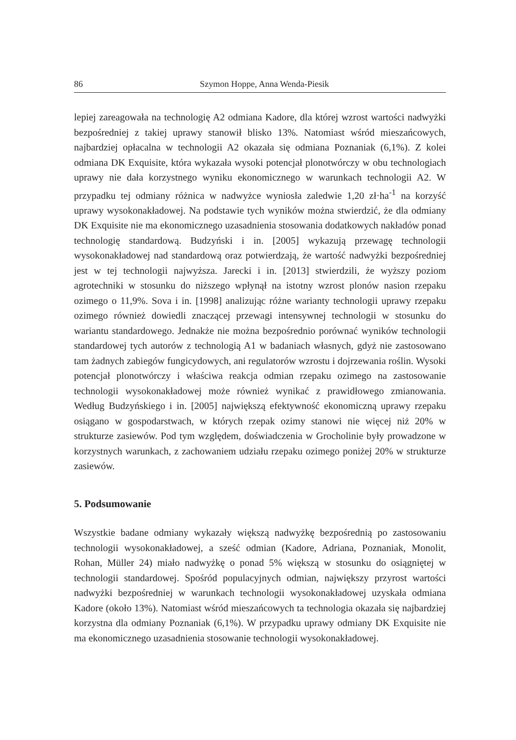86 Szymon Hoppe, Anna Wenda-Piesik
lepiej zareagowała na technologię A2 odmiana Kadore, dla której wzrost wartości nadwyżki bezpośredniej z takiej uprawy stanowił blisko 13%. Natomiast wśród mieszańcowych, najbardziej opłacalna w technologii A2 okazała się odmiana Poznaniak (6,1%). Z kolei odmiana DK Exquisite, która wykazała wysoki potencjał plonotwórczy w obu technologiach uprawy nie dała korzystnego wyniku ekonomicznego w warunkach technologii A2. W przypadku tej odmiany różnica w nadwyżce wyniosła zaledwie 1,20 zł·ha<sup>-1</sup> na korzyść uprawy wysokonakładowej. Na podstawie tych wyników można stwierdzić, że dla odmiany DK Exquisite nie ma ekonomicznego uzasadnienia stosowania dodatkowych nakładów ponad technologię standardową. Budzyński i in. [2005] wykazują przewagę technologii wysokonakładowej nad standardową oraz potwierdzają, że wartość nadwyżki bezpośredniej jest w tej technologii najwyższa. Jarecki i in. [2013] stwierdzili, że wyższy poziom agrotechniki w stosunku do niższego wpłynął na istotny wzrost plonów nasion rzepaku ozimego o 11,9%. Sova i in. [1998] analizując różne warianty technologii uprawy rzepaku ozimego również dowiedli znaczącej przewagi intensywnej technologii w stosunku do wariantu standardowego. Jednakże nie można bezpośrednio porównać wyników technologii standardowej tych autorów z technologią A1 w badaniach własnych, gdyż nie zastosowano tam żadnych zabiegów fungicydowych, ani regulatorów wzrostu i dojrzewania roślin. Wysoki potencjał plonotwórczy i właściwa reakcja odmian rzepaku ozimego na zastosowanie technologii wysokonakładowej może również wynikać z prawidłowego zmianowania. Według Budzyńskiego i in. [2005] największą efektywność ekonomiczną uprawy rzepaku osiągano w gospodarstwach, w których rzepak ozimy stanowi nie więcej niż 20% w strukturze zasiewów. Pod tym względem, doświadczenia w Grocholinie były prowadzone w korzystnych warunkach, z zachowaniem udziału rzepaku ozimego poniżej 20% w strukturze zasiewów.
5. Podsumowanie
Wszystkie badane odmiany wykazały większą nadwyżkę bezpośrednią po zastosowaniu technologii wysokonakładowej, a sześć odmian (Kadore, Adriana, Poznaniak, Monolit, Rohan, Müller 24) miało nadwyżkę o ponad 5% większą w stosunku do osiągniętej w technologii standardowej. Spośród populacyjnych odmian, największy przyrost wartości nadwyżki bezpośredniej w warunkach technologii wysokonakładowej uzyskała odmiana Kadore (około 13%). Natomiast wśród mieszańcowych ta technologia okazała się najbardziej korzystna dla odmiany Poznaniak (6,1%). W przypadku uprawy odmiany DK Exquisite nie ma ekonomicznego uzasadnienia stosowanie technologii wysokonakładowej.